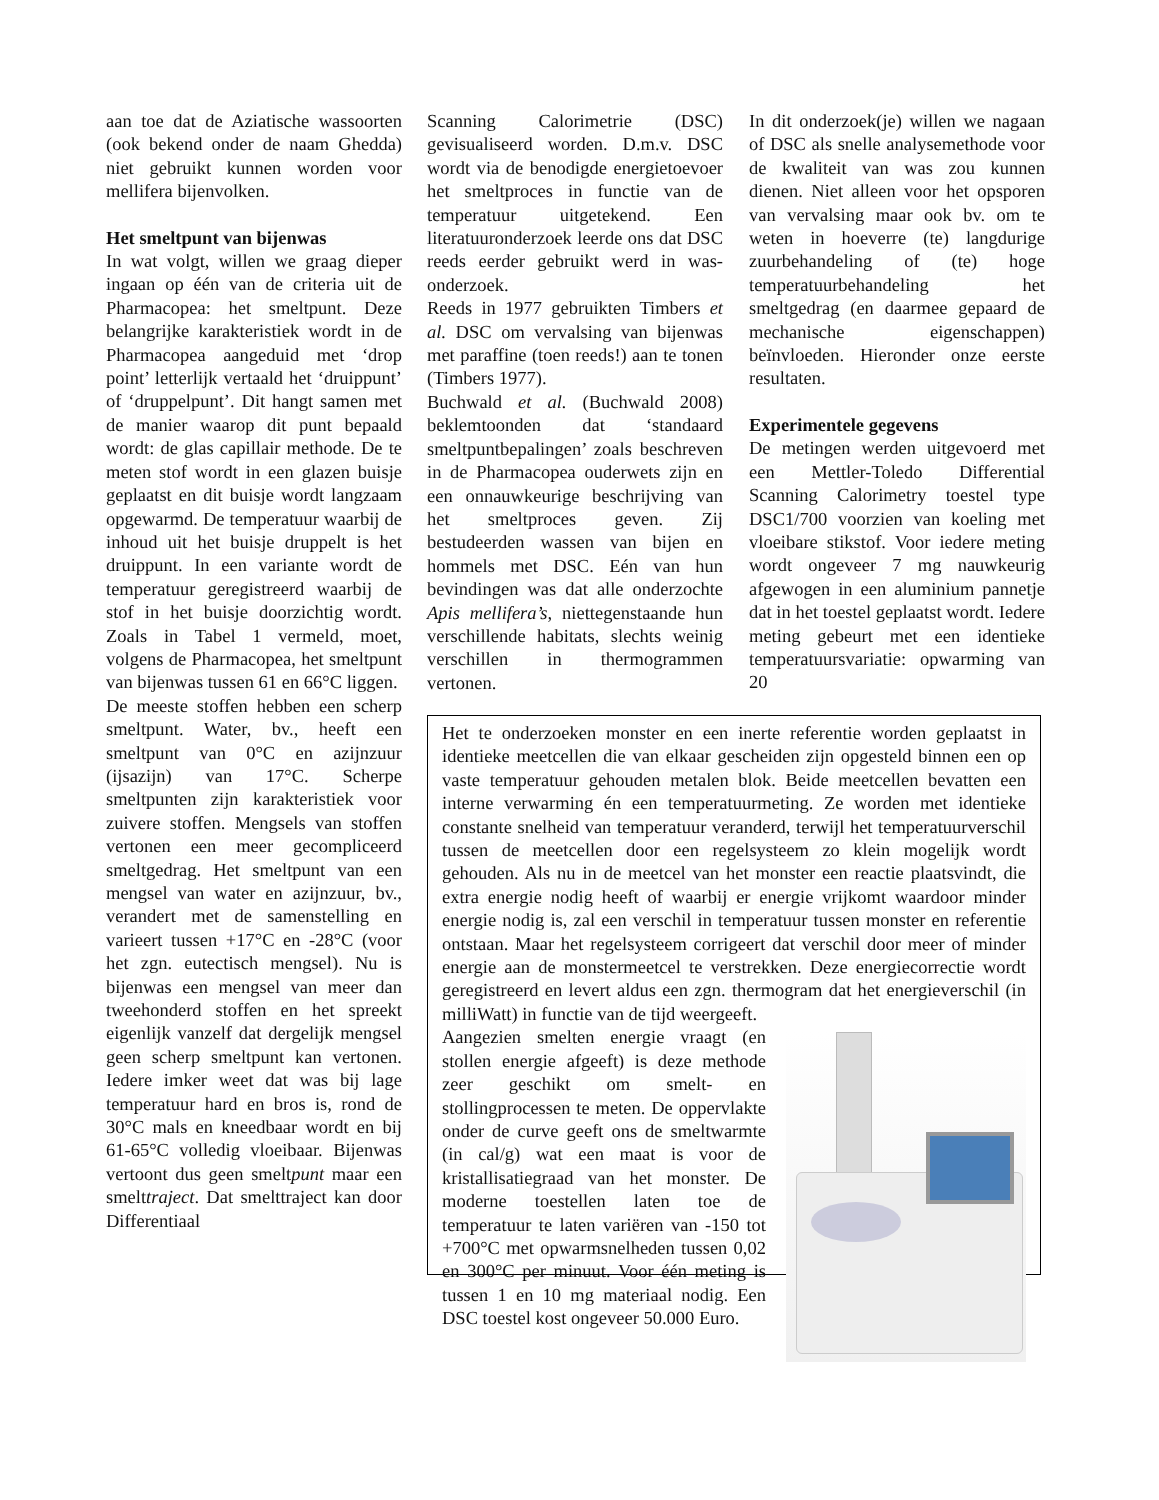aan toe dat de Aziatische wassoorten (ook bekend onder de naam Ghedda) niet gebruikt kunnen worden voor mellifera bijenvolken.
Het smeltpunt van bijenwas
In wat volgt, willen we graag dieper ingaan op één van de criteria uit de Pharmacopea: het smeltpunt. Deze belangrijke karakteristiek wordt in de Pharmacopea aangeduid met ‘drop point’ letterlijk vertaald het ‘druippunt’ of ‘druppelpunt’. Dit hangt samen met de manier waarop dit punt bepaald wordt: de glas capillair methode. De te meten stof wordt in een glazen buisje geplaatst en dit buisje wordt langzaam opgewarmd. De temperatuur waarbij de inhoud uit het buisje druppelt is het druippunt. In een variante wordt de temperatuur geregistreerd waarbij de stof in het buisje doorzichtig wordt. Zoals in Tabel 1 vermeld, moet, volgens de Pharmacopea, het smeltpunt van bijenwas tussen 61 en 66°C liggen.
De meeste stoffen hebben een scherp smeltpunt. Water, bv., heeft een smeltpunt van 0°C en azijnzuur (ijsazijn) van 17°C. Scherpe smeltpunten zijn karakteristiek voor zuivere stoffen. Mengsels van stoffen vertonen een meer gecompliceerd smeltgedrag. Het smeltpunt van een mengsel van water en azijnzuur, bv., verandert met de samenstelling en varieert tussen +17°C en -28°C (voor het zgn. eutectisch mengsel). Nu is bijenwas een mengsel van meer dan tweehonderd stoffen en het spreekt eigenlijk vanzelf dat dergelijk mengsel geen scherp smeltpunt kan vertonen. Iedere imker weet dat was bij lage temperatuur hard en bros is, rond de 30°C mals en kneedbaar wordt en bij 61-65°C volledig vloeibaar. Bijenwas vertoont dus geen smeltpunt maar een smelttraject. Dat smelttraject kan door Differentiaal
Scanning Calorimetrie (DSC) gevisualiseerd worden. D.m.v. DSC wordt via de benodigde energietoevoer het smeltproces in functie van de temperatuur uitgetekend. Een literatuuronderzoek leerde ons dat DSC reeds eerder gebruikt werd in was-onderzoek.
Reeds in 1977 gebruikten Timbers et al. DSC om vervalsing van bijenwas met paraffine (toen reeds!) aan te tonen (Timbers 1977).
Buchwald et al. (Buchwald 2008) beklemtoonden dat ‘standaard smeltpuntbepalingen’ zoals beschreven in de Pharmacopea ouderwets zijn en een onnauwkeurige beschrijving van het smeltproces geven. Zij bestudeerden wassen van bijen en hommels met DSC. Eén van hun bevindingen was dat alle onderzochte Apis mellifera’s, niettegenstaande hun verschillende habitats, slechts weinig verschillen in thermogrammen vertonen.
In dit onderzoek(je) willen we nagaan of DSC als snelle analysemethode voor de kwaliteit van was zou kunnen dienen. Niet alleen voor het opsporen van vervalsing maar ook bv. om te weten in hoeverre (te) langdurige zuurbehandeling of (te) hoge temperatuurbehandeling het smeltgedrag (en daarmee gepaard de mechanische eigenschappen) beïnvloeden. Hieronder onze eerste resultaten.
Experimentele gegevens
De metingen werden uitgevoerd met een Mettler-Toledo Differential Scanning Calorimetry toestel type DSC1/700 voorzien van koeling met vloeibare stikstof. Voor iedere meting wordt ongeveer 7 mg nauwkeurig afgewogen in een aluminium pannetje dat in het toestel geplaatst wordt. Iedere meting gebeurt met een identieke temperatuursvariatie: opwarming van 20
Het te onderzoeken monster en een inerte referentie worden geplaatst in identieke meetcellen die van elkaar gescheiden zijn opgesteld binnen een op vaste temperatuur gehouden metalen blok. Beide meetcellen bevatten een interne verwarming én een temperatuurmeting. Ze worden met identieke constante snelheid van temperatuur veranderd, terwijl het temperatuurverschil tussen de meetcellen door een regelsysteem zo klein mogelijk wordt gehouden. Als nu in de meetcel van het monster een reactie plaatsvindt, die extra energie nodig heeft of waarbij er energie vrijkomt waardoor minder energie nodig is, zal een verschil in temperatuur tussen monster en referentie ontstaan. Maar het regelsysteem corrigeert dat verschil door meer of minder energie aan de monstermeetcel te verstrekken. Deze energiecorrectie wordt geregistreerd en levert aldus een zgn. thermogram dat het energieverschil (in milliWatt) in functie van de tijd weergeeft.
Aangezien smelten energie vraagt (en stollen energie afgeeft) is deze methode zeer geschikt om smelt- en stollingprocessen te meten. De oppervlakte onder de curve geeft ons de smeltwarmte (in cal/g) wat een maat is voor de kristallisatiegraad van het monster. De moderne toestellen laten toe de temperatuur te laten variëren van -150 tot +700°C met opwarmsnelheden tussen 0,02 en 300°C per minuut. Voor één meting is tussen 1 en 10 mg materiaal nodig. Een DSC toestel kost ongeveer 50.000 Euro.